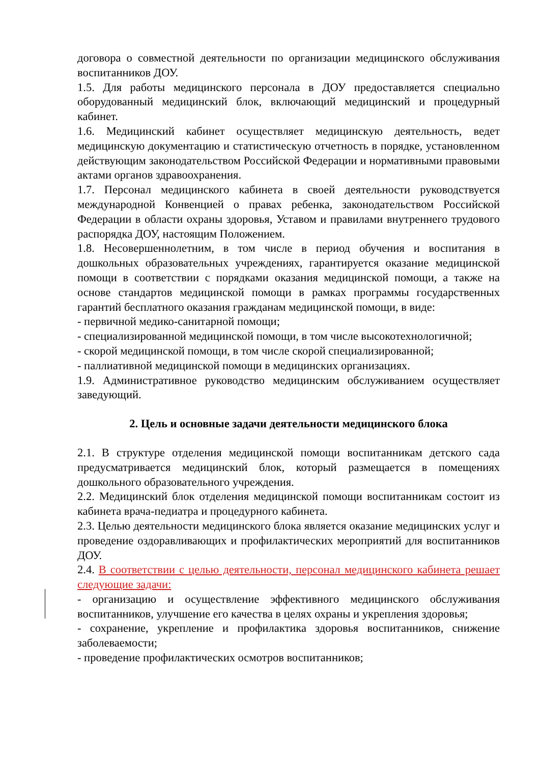договора о совместной деятельности по организации медицинского обслуживания воспитанников ДОУ.
1.5. Для работы медицинского персонала в ДОУ предоставляется специально оборудованный медицинский блок, включающий медицинский и процедурный кабинет.
1.6. Медицинский кабинет осуществляет медицинскую деятельность, ведет медицинскую документацию и статистическую отчетность в порядке, установленном действующим законодательством Российской Федерации и нормативными правовыми актами органов здравоохранения.
1.7. Персонал медицинского кабинета в своей деятельности руководствуется международной Конвенцией о правах ребенка, законодательством Российской Федерации в области охраны здоровья, Уставом и правилами внутреннего трудового распорядка ДОУ, настоящим Положением.
1.8. Несовершеннолетним, в том числе в период обучения и воспитания в дошкольных образовательных учреждениях, гарантируется оказание медицинской помощи в соответствии с порядками оказания медицинской помощи, а также на основе стандартов медицинской помощи в рамках программы государственных гарантий бесплатного оказания гражданам медицинской помощи, в виде:
- первичной медико-санитарной помощи;
- специализированной медицинской помощи, в том числе высокотехнологичной;
- скорой медицинской помощи, в том числе скорой специализированной;
- паллиативной медицинской помощи в медицинских организациях.
1.9. Административное руководство медицинским обслуживанием осуществляет заведующий.
2. Цель и основные задачи деятельности медицинского блока
2.1. В структуре отделения медицинской помощи воспитанникам детского сада предусматривается медицинский блок, который размещается в помещениях дошкольного образовательного учреждения.
2.2. Медицинский блок отделения медицинской помощи воспитанникам состоит из кабинета врача-педиатра и процедурного кабинета.
2.3. Целью деятельности медицинского блока является оказание медицинских услуг и проведение оздоравливающих и профилактических мероприятий для воспитанников ДОУ.
2.4. В соответствии с целью деятельности, персонал медицинского кабинета решает следующие задачи:
- организацию и осуществление эффективного медицинского обслуживания воспитанников, улучшение его качества в целях охраны и укрепления здоровья;
- сохранение, укрепление и профилактика здоровья воспитанников, снижение заболеваемости;
- проведение профилактических осмотров воспитанников;